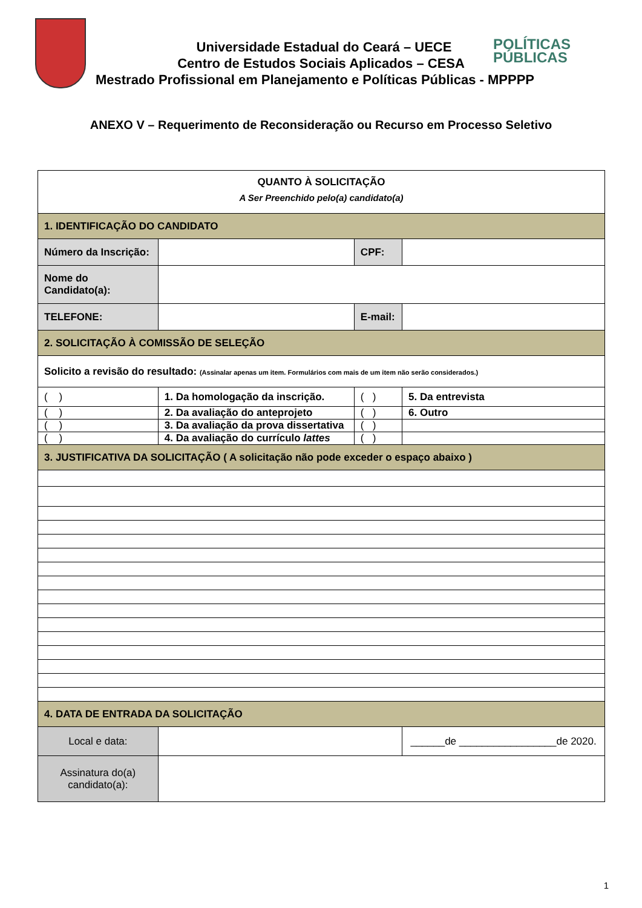POLÍTICAS
PÚBLICAS
Universidade Estadual do Ceará – UECE
Centro de Estudos Sociais Aplicados – CESA
Mestrado Profissional em Planejamento e Políticas Públicas - MPPPP
ANEXO V – Requerimento de Reconsideração ou Recurso em Processo Seletivo
| QUANTO À SOLICITAÇÃO A Ser Preenchido pelo(a) candidato(a) | | | | |
| 1. IDENTIFICAÇÃO DO CANDIDATO | | | | |
| Número da Inscrição: | | | CPF: | |
| Nome do Candidato(a): | | | | |
| TELEFONE: | | | E-mail: | |
| 2. SOLICITAÇÃO À COMISSÃO DE SELEÇÃO | | | | |
| Solicito a revisão do resultado: (Assinalar apenas um item. Formulários com mais de um item não serão considerados.) | | | | |
| ( ) | 1. Da homologação da inscrição. | | ( ) | 5. Da entrevista |
| ( ) | 2. Da avaliação do anteprojeto | | ( ) | 6. Outro |
| ( ) | 3. Da avaliação da prova dissertativa | | ( ) | |
| ( ) | 4. Da avaliação do currículo lattes | | ( ) | |
| 3. JUSTIFICATIVA DA SOLICITAÇÃO ( A solicitação não pode exceder o espaço abaixo ) | | | | |
| 4. DATA DE ENTRADA DA SOLICITAÇÃO | | | | |
| Local e data: | | | | ______de _________________de 2020. |
| Assinatura do(a) candidato(a): | | | | |
1